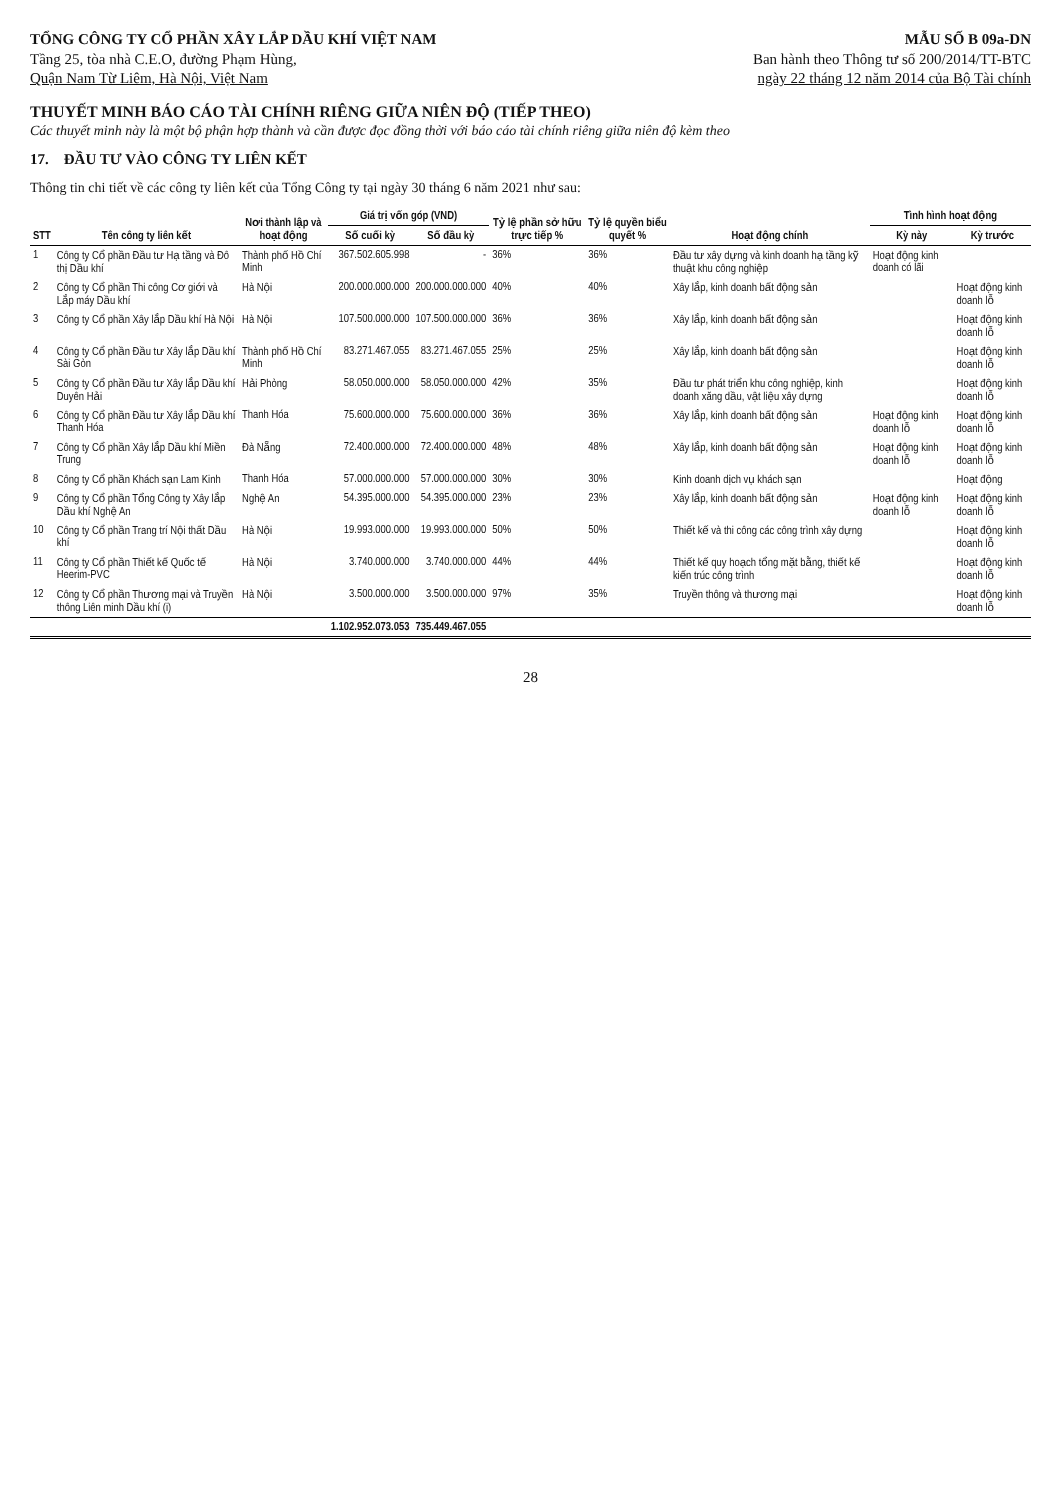TỔNG CÔNG TY CỔ PHẦN XÂY LẮP DẦU KHÍ VIỆT NAM
Tầng 25, tòa nhà C.E.O, đường Phạm Hùng,
Quận Nam Từ Liêm, Hà Nội, Việt Nam
MẪU SỐ B 09a-DN
Ban hành theo Thông tư số 200/2014/TT-BTC
ngày 22 tháng 12 năm 2014 của Bộ Tài chính
THUYẾT MINH BÁO CÁO TÀI CHÍNH RIÊNG GIỮA NIÊN ĐỘ (TIẾP THEO)
Các thuyết minh này là một bộ phận hợp thành và cần được đọc đồng thời với báo cáo tài chính riêng giữa niên độ kèm theo
17. ĐẦU TƯ VÀO CÔNG TY LIÊN KẾT
Thông tin chi tiết về các công ty liên kết của Tổng Công ty tại ngày 30 tháng 6 năm 2021 như sau:
| STT | Tên công ty liên kết | Nơi thành lập và hoạt động | Giá trị vốn góp (VND) | | Tỷ lệ phần sở hữu trực tiếp % | Tỷ lệ quyền biểu quyết % | Hoạt động chính | Tình hình hoạt động | |
| --- | --- | --- | --- | --- | --- | --- | --- | --- | --- |
| | | | Số cuối kỳ | Số đầu kỳ | | | | Kỳ này | Kỳ trước |
| 1 | Công ty Cổ phần Đầu tư Hạ tầng và Đô thị Dầu khí | Thành phố Hồ Chí Minh | 367.502.605.998 | - | 36% | 36% | Đầu tư xây dựng và kinh doanh hạ tầng kỹ thuật khu công nghiệp | Hoạt động kinh doanh có lãi | |
| 2 | Công ty Cổ phần Thi công Cơ giới và Lắp máy Dầu khí | Hà Nội | 200.000.000.000 | 200.000.000.000 | 40% | 40% | Xây lắp, kinh doanh bất động sản | | Hoạt động kinh doanh lỗ |
| 3 | Công ty Cổ phần Xây lắp Dầu khí Hà Nội | Hà Nội | 107.500.000.000 | 107.500.000.000 | 36% | 36% | Xây lắp, kinh doanh bất động sản | | Hoạt động kinh doanh lỗ |
| 4 | Công ty Cổ phần Đầu tư Xây lắp Dầu khí Sài Gòn | Thành phố Hồ Chí Minh | 83.271.467.055 | 83.271.467.055 | 25% | 25% | Xây lắp, kinh doanh bất động sản | | Hoạt động kinh doanh lỗ |
| 5 | Công ty Cổ phần Đầu tư Xây lắp Dầu khí Duyên Hải | Hải Phòng | 58.050.000.000 | 58.050.000.000 | 42% | 35% | Đầu tư phát triển khu công nghiệp, kinh doanh xăng dầu, vật liệu xây dựng | | Hoạt động kinh doanh lỗ |
| 6 | Công ty Cổ phần Đầu tư Xây lắp Dầu khí Thanh Hóa | Thanh Hóa | 75.600.000.000 | 75.600.000.000 | 36% | 36% | Xây lắp, kinh doanh bất động sản | Hoạt động kinh doanh lỗ | Hoạt động kinh doanh lỗ |
| 7 | Công ty Cổ phần Xây lắp Dầu khí Miền Trung | Đà Nẵng | 72.400.000.000 | 72.400.000.000 | 48% | 48% | Xây lắp, kinh doanh bất động sản | Hoạt động kinh doanh lỗ | Hoạt động kinh doanh lỗ |
| 8 | Công ty Cổ phần Khách sạn Lam Kinh | Thanh Hóa | 57.000.000.000 | 57.000.000.000 | 30% | 30% | Kinh doanh dịch vụ khách sạn | | Hoạt động |
| 9 | Công ty Cổ phần Tổng Công ty Xây lắp Dầu khí Nghệ An | Nghệ An | 54.395.000.000 | 54.395.000.000 | 23% | 23% | Xây lắp, kinh doanh bất động sản | Hoạt động kinh doanh lỗ | Hoạt động kinh doanh lỗ |
| 10 | Công ty Cổ phần Trang trí Nội thất Dầu khí | Hà Nội | 19.993.000.000 | 19.993.000.000 | 50% | 50% | Thiết kế và thi công các công trình xây dựng | | Hoạt động kinh doanh lỗ |
| 11 | Công ty Cổ phần Thiết kế Quốc tế Heerim-PVC | Hà Nội | 3.740.000.000 | 3.740.000.000 | 44% | 44% | Thiết kế quy hoạch tổng mặt bằng, thiết kế kiến trúc công trình | | Hoạt động kinh doanh lỗ |
| 12 | Công ty Cổ phần Thương mại và Truyền thông Liên minh Dầu khí (i) | Hà Nội | 3.500.000.000 | 3.500.000.000 | 97% | 35% | Truyền thông và thương mại | | Hoạt động kinh doanh lỗ |
| | | | 1.102.952.073.053 | 735.449.467.055 | | | | | |
28